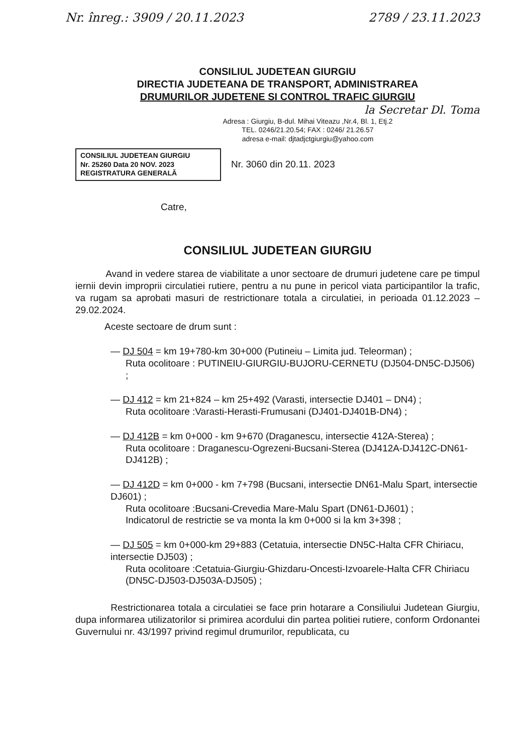Nr. înreg.: 3909 / 20.11.2023 2789 / 23.11.2023
CONSILIUL JUDETEAN GIURGIU
DIRECTIA JUDETEANA DE TRANSPORT, ADMINISTRAREA
DRUMURILOR JUDETENE SI CONTROL TRAFIC GIURGIU
la Secretar Dl. Toma
Adresa : Giurgiu, B-dul. Mihai Viteazu ,Nr.4, Bl. 1, Etj.2
TEL. 0246/21.20.54; FAX : 0246/ 21.26.57
adresa e-mail: djtadjctgiurgiu@yahoo.com
CONSILIUL JUDETEAN GIURGIU
Nr. 25260 Data 20 NOV. 2023
REGISTRATURA GENERALĂ
Nr. 3060 din 20.11. 2023
Catre,
CONSILIUL JUDETEAN GIURGIU
Avand in vedere starea de viabilitate a unor sectoare de drumuri judetene care pe timpul iernii devin improprii circulatiei rutiere, pentru a nu pune in pericol viata participantilor la trafic, va rugam sa aprobati masuri de restrictionare totala a circulatiei, in perioada 01.12.2023 – 29.02.2024.
Aceste sectoare de drum sunt :
— DJ 504 = km 19+780-km 30+000 (Putineiu – Limita jud. Teleorman) ;
Ruta ocolitoare : PUTINEIU-GIURGIU-BUJORU-CERNETU (DJ504-DN5C-DJ506) ;
— DJ 412 = km 21+824 – km 25+492 (Varasti, intersectie DJ401 – DN4) ;
Ruta ocolitoare :Varasti-Herasti-Frumusani (DJ401-DJ401B-DN4) ;
— DJ 412B = km 0+000 - km 9+670 (Draganescu, intersectie 412A-Sterea) ;
Ruta ocolitoare : Draganescu-Ogrezeni-Bucsani-Sterea (DJ412A-DJ412C-DN61-DJ412B) ;
— DJ 412D = km 0+000 - km 7+798 (Bucsani, intersectie DN61-Malu Spart, intersectie DJ601) ;
Ruta ocolitoare :Bucsani-Crevedia Mare-Malu Spart (DN61-DJ601) ;
Indicatorul de restrictie se va monta la km 0+000 si la km 3+398 ;
— DJ 505 = km 0+000-km 29+883 (Cetatuia, intersectie DN5C-Halta CFR Chiriacu, intersectie DJ503) ;
Ruta ocolitoare :Cetatuia-Giurgiu-Ghizdaru-Oncesti-Izvoarele-Halta CFR Chiriacu (DN5C-DJ503-DJ503A-DJ505) ;
Restrictionarea totala a circulatiei se face prin hotarare a Consiliului Judetean Giurgiu, dupa informarea utilizatorilor si primirea acordului din partea politiei rutiere, conform Ordonantei Guvernului nr. 43/1997 privind regimul drumurilor, republicata, cu